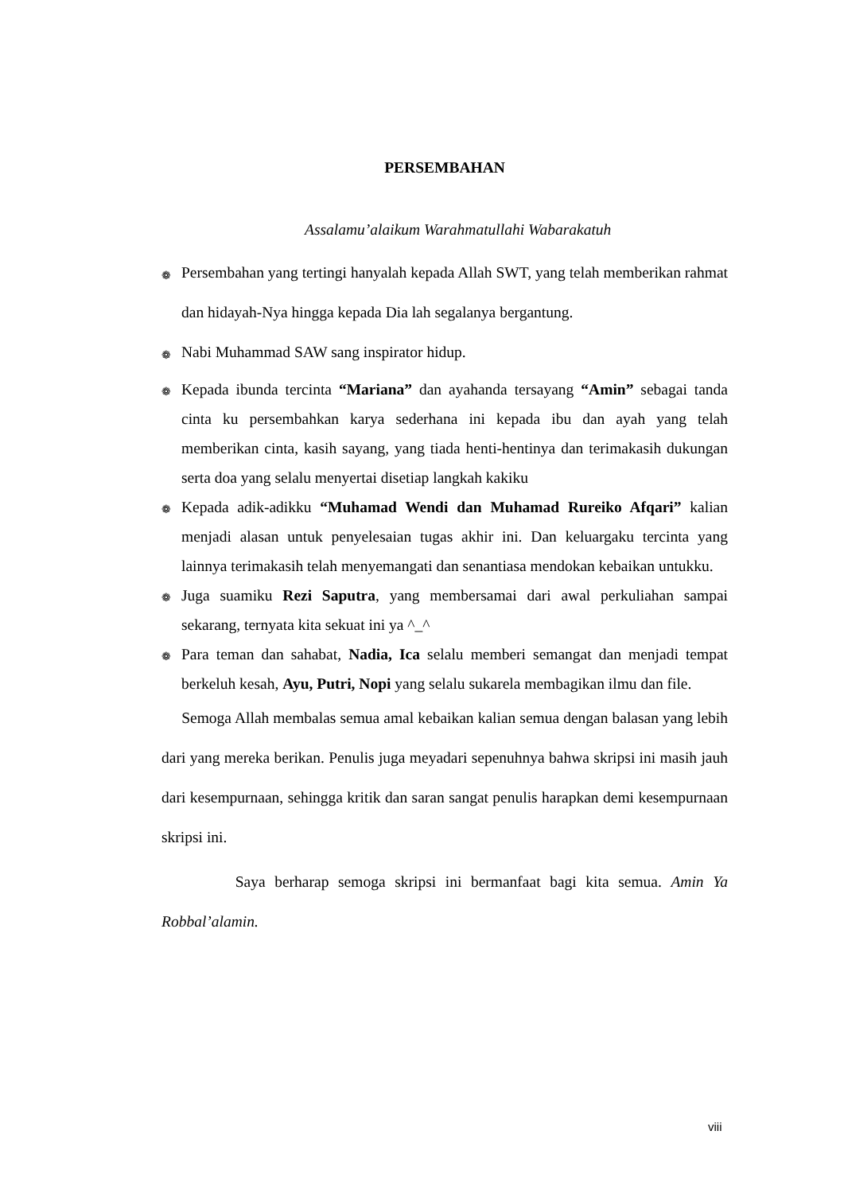PERSEMBAHAN
Assalamu’alaikum Warahmatullahi Wabarakatuh
❁
Persembahan yang tertingi hanyalah kepada Allah SWT, yang telah memberikan rahmat dan hidayah-Nya hingga kepada Dia lah segalanya bergantung.
❁
Nabi Muhammad SAW sang inspirator hidup.
❁
Kepada ibunda tercinta “Mariana” dan ayahanda tersayang “Amin” sebagai tanda cinta ku persembahkan karya sederhana ini kepada ibu dan ayah yang telah memberikan cinta, kasih sayang, yang tiada henti-hentinya dan terimakasih dukungan serta doa yang selalu menyertai disetiap langkah kakiku
❁
Kepada adik-adikku “Muhamad Wendi dan Muhamad Rureiko Afqari” kalian menjadi alasan untuk penyelesaian tugas akhir ini. Dan keluargaku tercinta yang lainnya terimakasih telah menyemangati dan senantiasa mendokan kebaikan untukku.
❁
Juga suamiku Rezi Saputra, yang membersamai dari awal perkuliahan sampai sekarang, ternyata kita sekuat ini ya ^_^
❁
Para teman dan sahabat, Nadia, Ica selalu memberi semangat dan menjadi tempat berkeluh kesah, Ayu, Putri, Nopi yang selalu sukarela membagikan ilmu dan file.
Semoga Allah membalas semua amal kebaikan kalian semua dengan balasan yang lebih dari yang mereka berikan. Penulis juga meyadari sepenuhnya bahwa skripsi ini masih jauh dari kesempurnaan, sehingga kritik dan saran sangat penulis harapkan demi kesempurnaan skripsi ini.
Saya berharap semoga skripsi ini bermanfaat bagi kita semua. Amin Ya Robbal’alamin.
viii